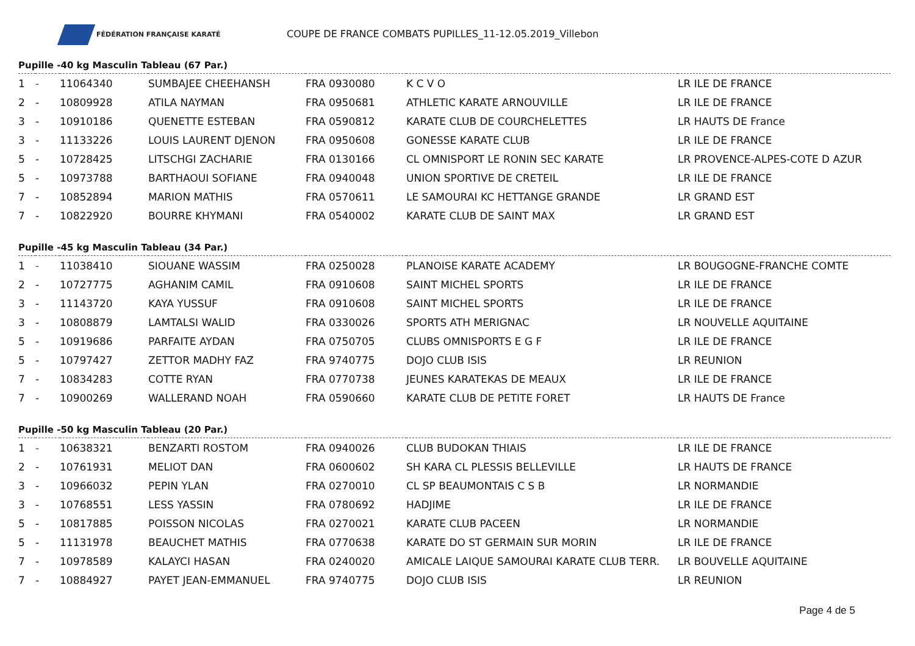FÉDÉRATION FRANÇAISE KARATÉ
COUPE DE FRANCE COMBATS PUPILLES_11-12.05.2019_Villebon
Pupille -40 kg Masculin Tableau (67 Par.)
| 1 | - | 11064340 | SUMBAJEE CHEEHANSH | FRA 0930080 | K C V O | LR ILE DE FRANCE |
| 2 | - | 10809928 | ATILA NAYMAN | FRA 0950681 | ATHLETIC KARATE ARNOUVILLE | LR ILE DE FRANCE |
| 3 | - | 10910186 | QUENETTE ESTEBAN | FRA 0590812 | KARATE CLUB DE COURCHELETTES | LR HAUTS DE France |
| 3 | - | 11133226 | LOUIS LAURENT DJENON | FRA 0950608 | GONESSE KARATE CLUB | LR ILE DE FRANCE |
| 5 | - | 10728425 | LITSCHGI ZACHARIE | FRA 0130166 | CL OMNISPORT LE RONIN SEC KARATE | LR PROVENCE-ALPES-COTE D AZUR |
| 5 | - | 10973788 | BARTHAOUI SOFIANE | FRA 0940048 | UNION SPORTIVE DE CRETEIL | LR ILE DE FRANCE |
| 7 | - | 10852894 | MARION MATHIS | FRA 0570611 | LE SAMOURAI KC HETTANGE GRANDE | LR GRAND EST |
| 7 | - | 10822920 | BOURRE KHYMANI | FRA 0540002 | KARATE CLUB DE SAINT MAX | LR GRAND EST |
Pupille -45 kg Masculin Tableau (34 Par.)
| 1 | - | 11038410 | SIOUANE WASSIM | FRA 0250028 | PLANOISE KARATE ACADEMY | LR BOUGOGNE-FRANCHE COMTE |
| 2 | - | 10727775 | AGHANIM CAMIL | FRA 0910608 | SAINT MICHEL SPORTS | LR ILE DE FRANCE |
| 3 | - | 11143720 | KAYA YUSSUF | FRA 0910608 | SAINT MICHEL SPORTS | LR ILE DE FRANCE |
| 3 | - | 10808879 | LAMTALSI WALID | FRA 0330026 | SPORTS ATH MERIGNAC | LR NOUVELLE AQUITAINE |
| 5 | - | 10919686 | PARFAITE AYDAN | FRA 0750705 | CLUBS OMNISPORTS E G F | LR ILE DE FRANCE |
| 5 | - | 10797427 | ZETTOR MADHY FAZ | FRA 9740775 | DOJO CLUB ISIS | LR REUNION |
| 7 | - | 10834283 | COTTE RYAN | FRA 0770738 | JEUNES KARATEKAS DE MEAUX | LR ILE DE FRANCE |
| 7 | - | 10900269 | WALLERAND NOAH | FRA 0590660 | KARATE CLUB DE PETITE FORET | LR HAUTS DE France |
Pupille -50 kg Masculin Tableau (20 Par.)
| 1 | - | 10638321 | BENZARTI ROSTOM | FRA 0940026 | CLUB BUDOKAN THIAIS | LR ILE DE FRANCE |
| 2 | - | 10761931 | MELIOT DAN | FRA 0600602 | SH KARA CL PLESSIS BELLEVILLE | LR HAUTS DE FRANCE |
| 3 | - | 10966032 | PEPIN YLAN | FRA 0270010 | CL SP BEAUMONTAIS C S B | LR NORMANDIE |
| 3 | - | 10768551 | LESS YASSIN | FRA 0780692 | HADJIME | LR ILE DE FRANCE |
| 5 | - | 10817885 | POISSON NICOLAS | FRA 0270021 | KARATE CLUB PACEEN | LR NORMANDIE |
| 5 | - | 11131978 | BEAUCHET MATHIS | FRA 0770638 | KARATE DO ST GERMAIN SUR MORIN | LR ILE DE FRANCE |
| 7 | - | 10978589 | KALAYCI HASAN | FRA 0240020 | AMICALE LAIQUE SAMOURAI KARATE CLUB TERR. | LR BOUVELLE AQUITAINE |
| 7 | - | 10884927 | PAYET JEAN-EMMANUEL | FRA 9740775 | DOJO CLUB ISIS | LR REUNION |
Page 4 de 5